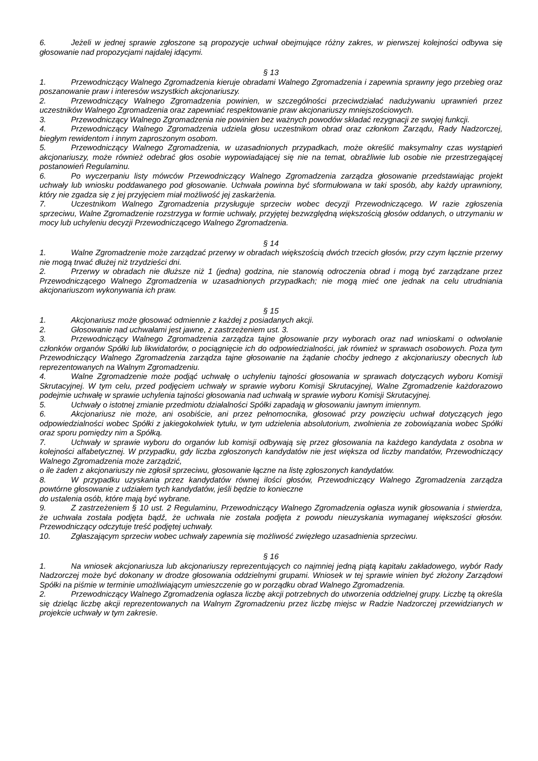6. Jeżeli w jednej sprawie zgłoszone są propozycje uchwał obejmujące różny zakres, w pierwszej kolejności odbywa się głosowanie nad propozycjami najdalej idącymi.
§ 13
1. Przewodniczący Walnego Zgromadzenia kieruje obradami Walnego Zgromadzenia i zapewnia sprawny jego przebieg oraz poszanowanie praw i interesów wszystkich akcjonariuszy.
2. Przewodniczący Walnego Zgromadzenia powinien, w szczególności przeciwdziałać nadużywaniu uprawnień przez uczestników Walnego Zgromadzenia oraz zapewniać respektowanie praw akcjonariuszy mniejszościowych.
3. Przewodniczący Walnego Zgromadzenia nie powinien bez ważnych powodów składać rezygnacji ze swojej funkcji.
4. Przewodniczący Walnego Zgromadzenia udziela głosu uczestnikom obrad oraz członkom Zarządu, Rady Nadzorczej, biegłym rewidentom i innym zaproszonym osobom.
5. Przewodniczący Walnego Zgromadzenia, w uzasadnionych przypadkach, może określić maksymalny czas wystąpień akcjonariuszy, może również odebrać głos osobie wypowiadającej się nie na temat, obraźliwie lub osobie nie przestrzegającej postanowień Regulaminu.
6. Po wyczerpaniu listy mówców Przewodniczący Walnego Zgromadzenia zarządza głosowanie przedstawiając projekt uchwały lub wniosku poddawanego pod głosowanie. Uchwała powinna być sformułowana w taki sposób, aby każdy uprawniony, który nie zgadza się z jej przyjęciem miał możliwość jej zaskarżenia.
7. Uczestnikom Walnego Zgromadzenia przysługuje sprzeciw wobec decyzji Przewodniczącego. W razie zgłoszenia sprzeciwu, Walne Zgromadzenie rozstrzyga w formie uchwały, przyjętej bezwzględną większością głosów oddanych, o utrzymaniu w mocy lub uchyleniu decyzji Przewodniczącego Walnego Zgromadzenia.
§ 14
1. Walne Zgromadzenie może zarządzać przerwy w obradach większością dwóch trzecich głosów, przy czym łącznie przerwy nie mogą trwać dłużej niż trzydzieści dni.
2. Przerwy w obradach nie dłuższe niż 1 (jedna) godzina, nie stanowią odroczenia obrad i mogą być zarządzane przez Przewodniczącego Walnego Zgromadzenia w uzasadnionych przypadkach; nie mogą mieć one jednak na celu utrudniania akcjonariuszom wykonywania ich praw.
§ 15
1. Akcjonariusz może głosować odmiennie z każdej z posiadanych akcji.
2. Głosowanie nad uchwałami jest jawne, z zastrzeżeniem ust. 3.
3. Przewodniczący Walnego Zgromadzenia zarządza tajne głosowanie przy wyborach oraz nad wnioskami o odwołanie członków organów Spółki lub likwidatorów, o pociągnięcie ich do odpowiedzialności, jak również w sprawach osobowych. Poza tym Przewodniczący Walnego Zgromadzenia zarządza tajne głosowanie na żądanie choćby jednego z akcjonariuszy obecnych lub reprezentowanych na Walnym Zgromadzeniu.
4. Walne Zgromadzenie może podjąć uchwałę o uchyleniu tajności głosowania w sprawach dotyczących wyboru Komisji Skrutacyjnej. W tym celu, przed podjęciem uchwały w sprawie wyboru Komisji Skrutacyjnej, Walne Zgromadzenie każdorazowo podejmie uchwałę w sprawie uchylenia tajności głosowania nad uchwałą w sprawie wyboru Komisji Skrutacyjnej.
5. Uchwały o istotnej zmianie przedmiotu działalności Spółki zapadają w głosowaniu jawnym imiennym.
6. Akcjonariusz nie może, ani osobiście, ani przez pełnomocnika, głosować przy powzięciu uchwał dotyczących jego odpowiedzialności wobec Spółki z jakiegokolwiek tytułu, w tym udzielenia absolutorium, zwolnienia ze zobowiązania wobec Spółki oraz sporu pomiędzy nim a Spółką.
7. Uchwały w sprawie wyboru do organów lub komisji odbywają się przez głosowania na każdego kandydata z osobna w kolejności alfabetycznej. W przypadku, gdy liczba zgłoszonych kandydatów nie jest większa od liczby mandatów, Przewodniczący Walnego Zgromadzenia może zarządzić,
o ile żaden z akcjonariuszy nie zgłosił sprzeciwu, głosowanie łączne na listę zgłoszonych kandydatów.
8. W przypadku uzyskania przez kandydatów równej ilości głosów, Przewodniczący Walnego Zgromadzenia zarządza powtórne głosowanie z udziałem tych kandydatów, jeśli będzie to konieczne
do ustalenia osób, które mają być wybrane.
9. Z zastrzeżeniem § 10 ust. 2 Regulaminu, Przewodniczący Walnego Zgromadzenia ogłasza wynik głosowania i stwierdza, że uchwała została podjęta bądź, że uchwała nie została podjęta z powodu nieuzyskania wymaganej większości głosów. Przewodniczący odczytuje treść podjętej uchwały.
10. Zgłaszającym sprzeciw wobec uchwały zapewnia się możliwość zwięzłego uzasadnienia sprzeciwu.
§ 16
1. Na wniosek akcjonariusza lub akcjonariuszy reprezentujących co najmniej jedną piątą kapitału zakładowego, wybór Rady Nadzorczej może być dokonany w drodze głosowania oddzielnymi grupami. Wniosek w tej sprawie winien być złożony Zarządowi Spółki na piśmie w terminie umożliwiającym umieszczenie go w porządku obrad Walnego Zgromadzenia.
2. Przewodniczący Walnego Zgromadzenia ogłasza liczbę akcji potrzebnych do utworzenia oddzielnej grupy. Liczbę tą określa się dzieląc liczbę akcji reprezentowanych na Walnym Zgromadzeniu przez liczbę miejsc w Radzie Nadzorczej przewidzianych w projekcie uchwały w tym zakresie.